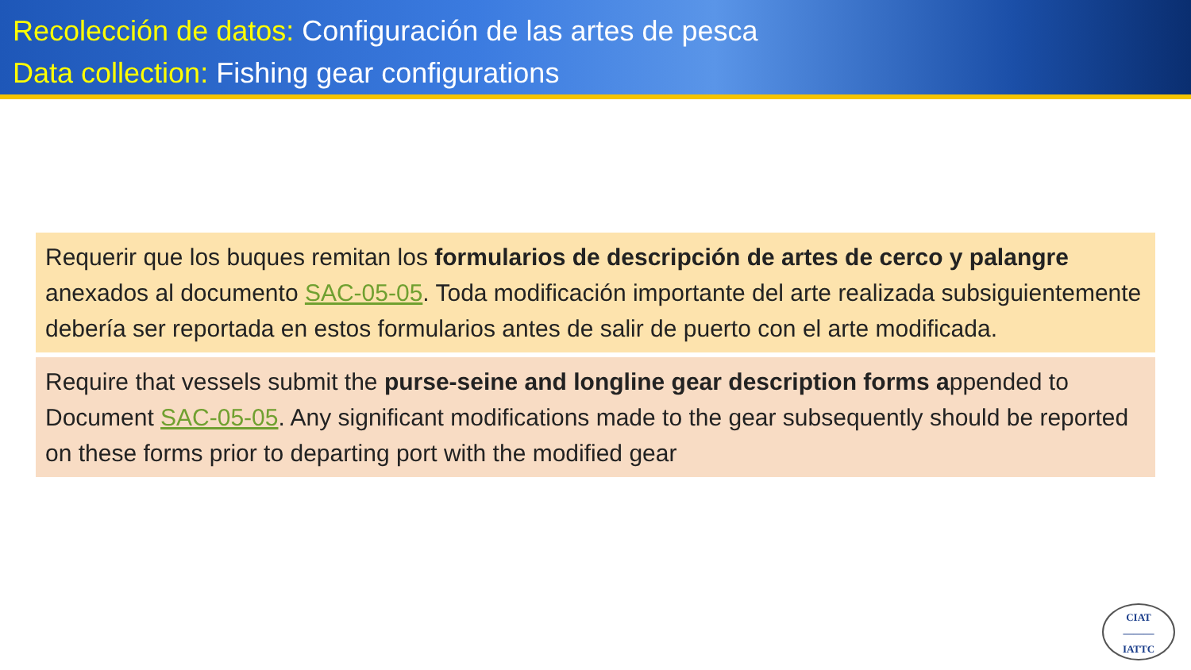Recolección de datos: Configuración de las artes de pesca
Data collection: Fishing gear configurations
Requerir que los buques remitan los formularios de descripción de artes de cerco y palangre anexados al documento SAC-05-05. Toda modificación importante del arte realizada subsiguientemente debería ser reportada en estos formularios antes de salir de puerto con el arte modificada.
Require that vessels submit the purse-seine and longline gear description forms appended to Document SAC-05-05. Any significant modifications made to the gear subsequently should be reported on these forms prior to departing port with the modified gear
CIAT
———
IATTC